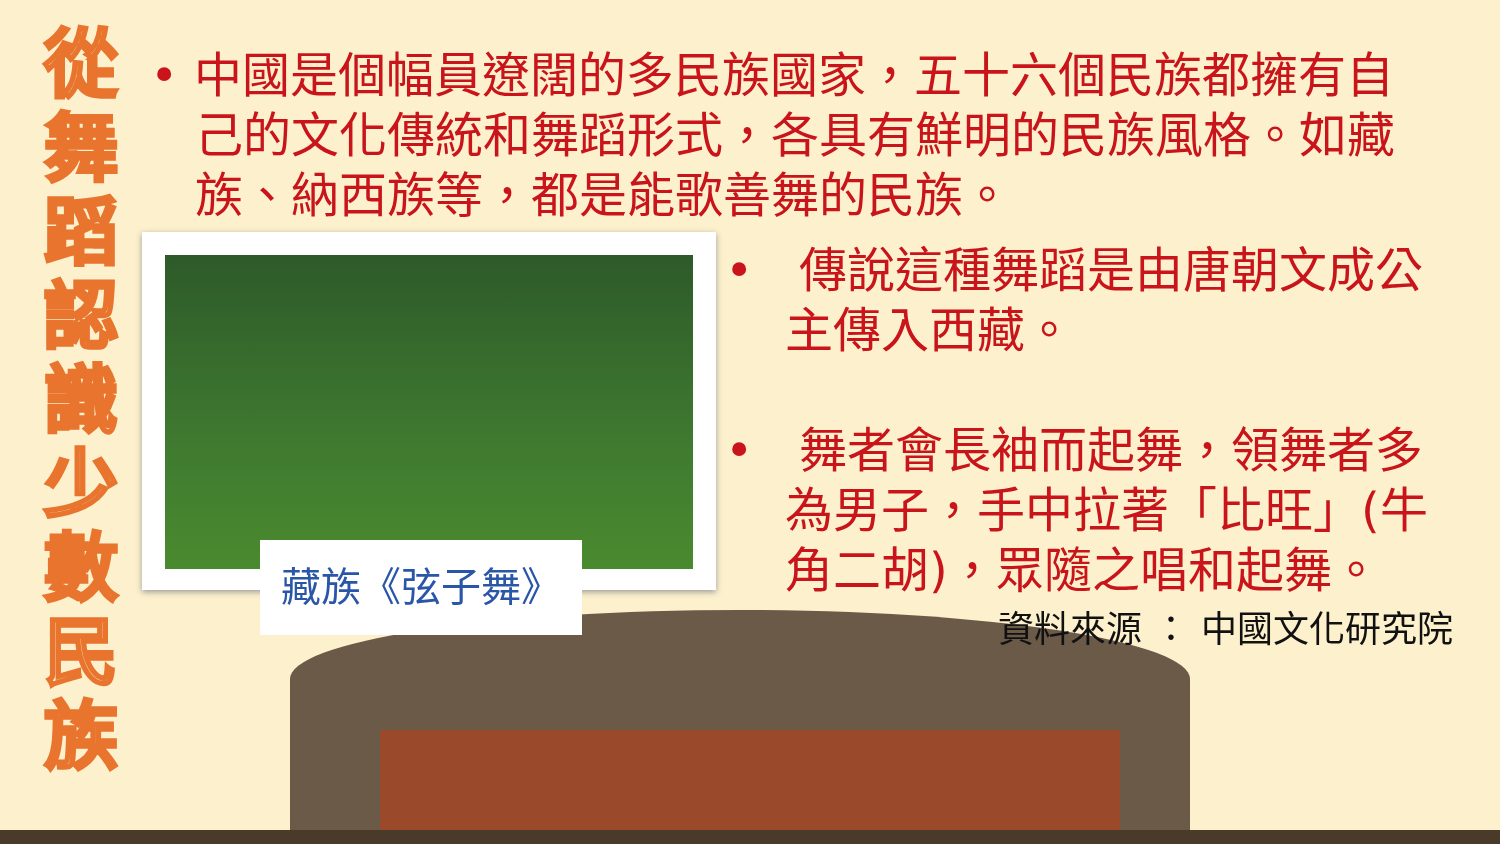從舞蹈認識少數民族
• 中國是個幅員遼闊的多民族國家，五十六個民族都擁有自己的文化傳統和舞蹈形式，各具有鮮明的民族風格。如藏族、納西族等，都是能歌善舞的民族。
藏族《弦子舞》
• 傳說這種舞蹈是由唐朝文成公主傳入西藏。
• 舞者會長袖而起舞，領舞者多為男子，手中拉著「比旺」(牛角二胡)，眾隨之唱和起舞。
資料來源 ： 中國文化研究院